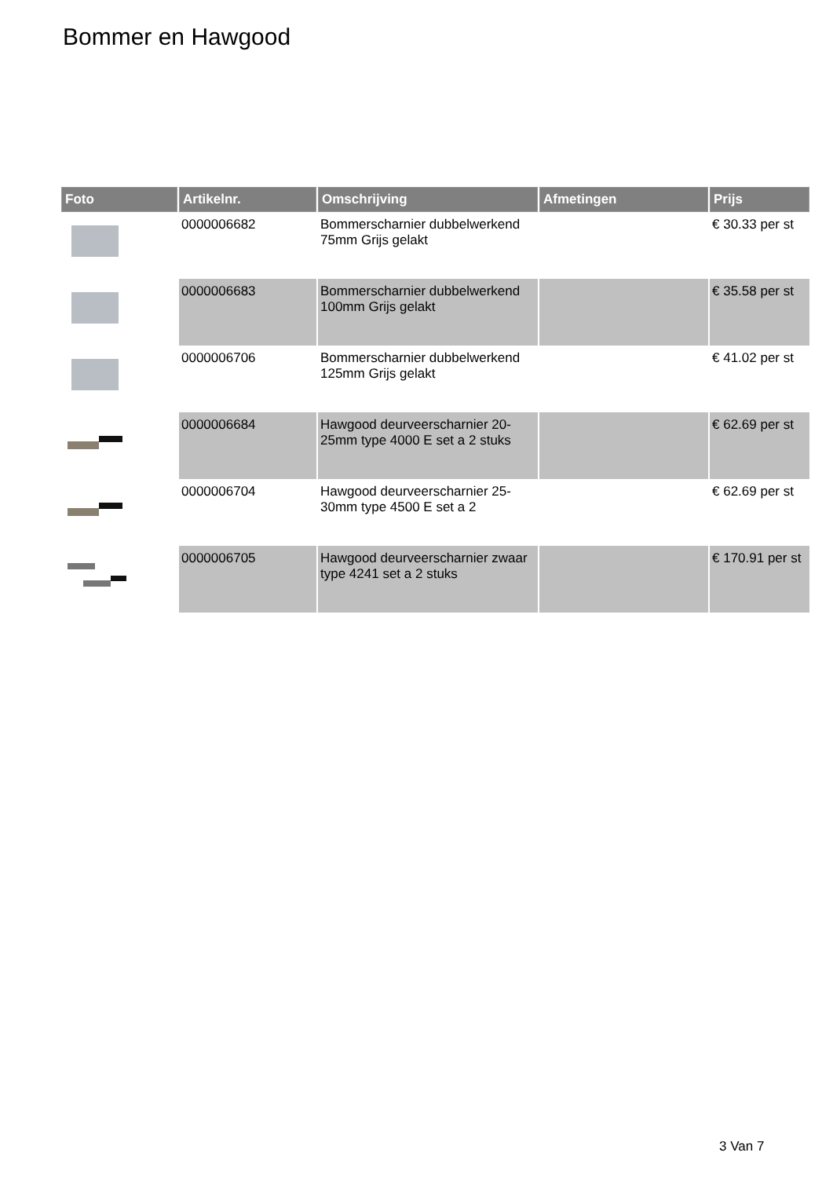Bommer en Hawgood
| Foto | Artikelnr. | Omschrijving | Afmetingen | Prijs |
| --- | --- | --- | --- | --- |
| | 0000006682 | Bommerscharnier dubbelwerkend 75mm Grijs gelakt | | € 30.33 per st |
| | 0000006683 | Bommerscharnier dubbelwerkend 100mm Grijs gelakt | | € 35.58 per st |
| | 0000006706 | Bommerscharnier dubbelwerkend 125mm Grijs gelakt | | € 41.02 per st |
| | 0000006684 | Hawgood deurveerscharnier 20-25mm type 4000 E set a 2 stuks | | € 62.69 per st |
| | 0000006704 | Hawgood deurveerscharnier 25-30mm type 4500 E set a 2 | | € 62.69 per st |
| | 0000006705 | Hawgood deurveerscharnier zwaar type 4241 set a 2 stuks | | € 170.91 per st |
3 Van 7